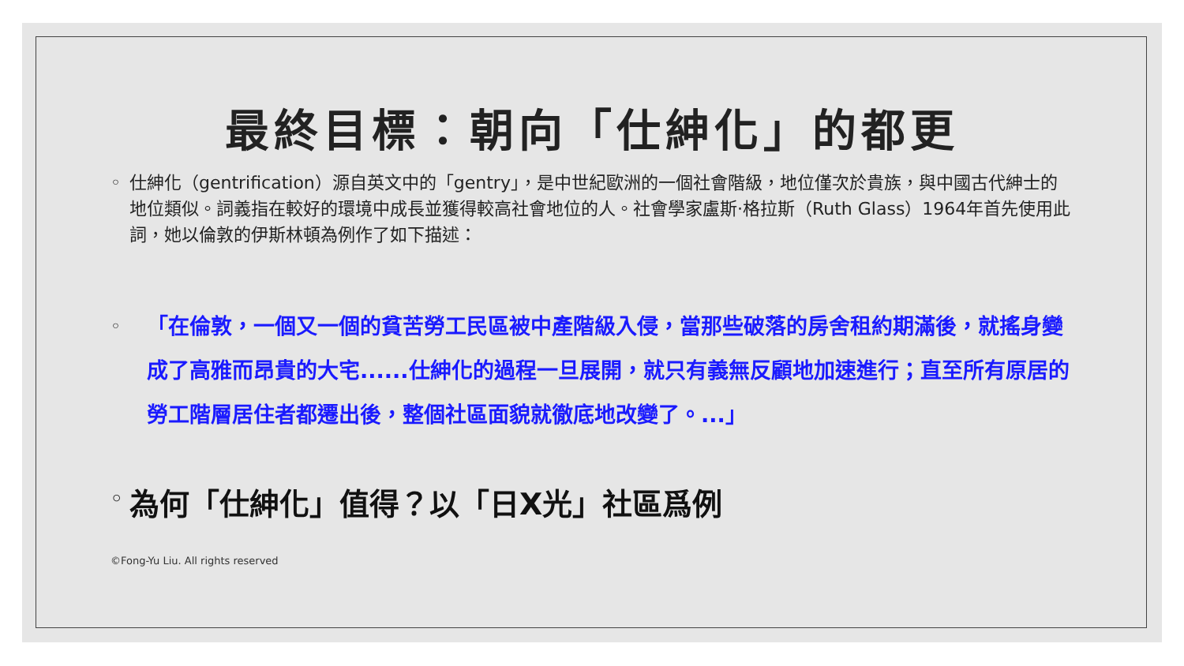最終目標：朝向「仕紳化」的都更
◦ 仕紳化（gentrification）源自英文中的「gentry」，是中世紀歐洲的一個社會階級，地位僅次於貴族，與中國古代紳士的地位類似。詞義指在較好的環境中成長並獲得較高社會地位的人。社會學家盧斯·格拉斯（Ruth Glass）1964年首先使用此詞，她以倫敦的伊斯林頓為例作了如下描述：
◦
「在倫敦，一個又一個的貧苦勞工民區被中產階級入侵，當那些破落的房舍租約期滿後，就搖身變成了高雅而昂貴的大宅......仕紳化的過程一旦展開，就只有義無反顧地加速進行；直至所有原居的勞工階層居住者都遷出後，整個社區面貌就徹底地改變了。...」
◦
為何「仕紳化」值得？以「日X光」社區爲例
©Fong-Yu Liu. All rights reserved